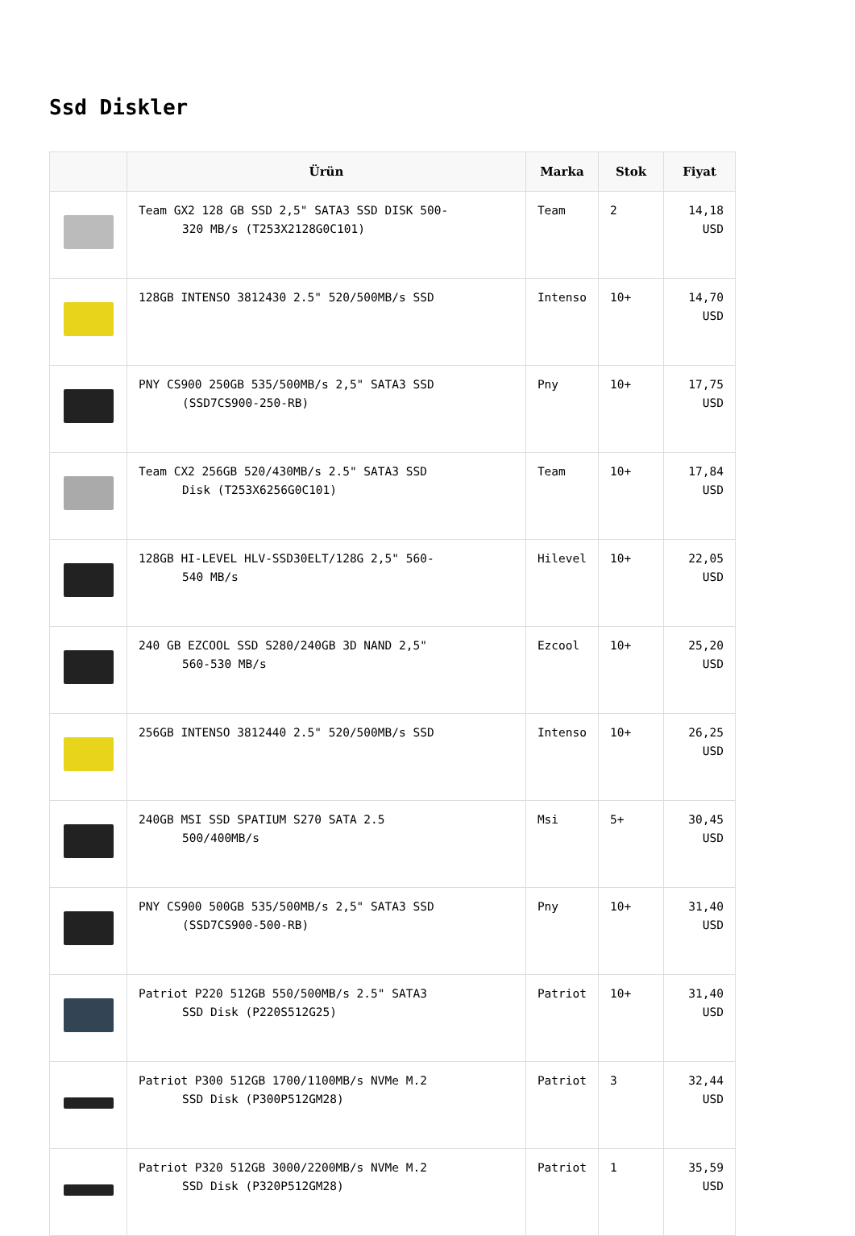Ssd Diskler
| | Ürün | Marka | Stok | Fiyat |
| --- | --- | --- | --- | --- |
| | Team GX2 128 GB SSD 2,5" SATA3 SSD DISK 500- 320 MB/s (T253X2128G0C101) | Team | 2 | 14,18 USD |
| | 128GB INTENSO 3812430 2.5" 520/500MB/s SSD | Intenso | 10+ | 14,70 USD |
| | PNY CS900 250GB 535/500MB/s 2,5" SATA3 SSD (SSD7CS900-250-RB) | Pny | 10+ | 17,75 USD |
| | Team CX2 256GB 520/430MB/s 2.5" SATA3 SSD Disk (T253X6256G0C101) | Team | 10+ | 17,84 USD |
| | 128GB HI-LEVEL HLV-SSD30ELT/128G 2,5" 560- 540 MB/s | Hilevel | 10+ | 22,05 USD |
| | 240 GB EZCOOL SSD S280/240GB 3D NAND 2,5" 560-530 MB/s | Ezcool | 10+ | 25,20 USD |
| | 256GB INTENSO 3812440 2.5" 520/500MB/s SSD | Intenso | 10+ | 26,25 USD |
| | 240GB MSI SSD SPATIUM S270 SATA 2.5 500/400MB/s | Msi | 5+ | 30,45 USD |
| | PNY CS900 500GB 535/500MB/s 2,5" SATA3 SSD (SSD7CS900-500-RB) | Pny | 10+ | 31,40 USD |
| | Patriot P220 512GB 550/500MB/s 2.5" SATA3 SSD Disk (P220S512G25) | Patriot | 10+ | 31,40 USD |
| | Patriot P300 512GB 1700/1100MB/s NVMe M.2 SSD Disk (P300P512GM28) | Patriot | 3 | 32,44 USD |
| | Patriot P320 512GB 3000/2200MB/s NVMe M.2 SSD Disk (P320P512GM28) | Patriot | 1 | 35,59 USD |